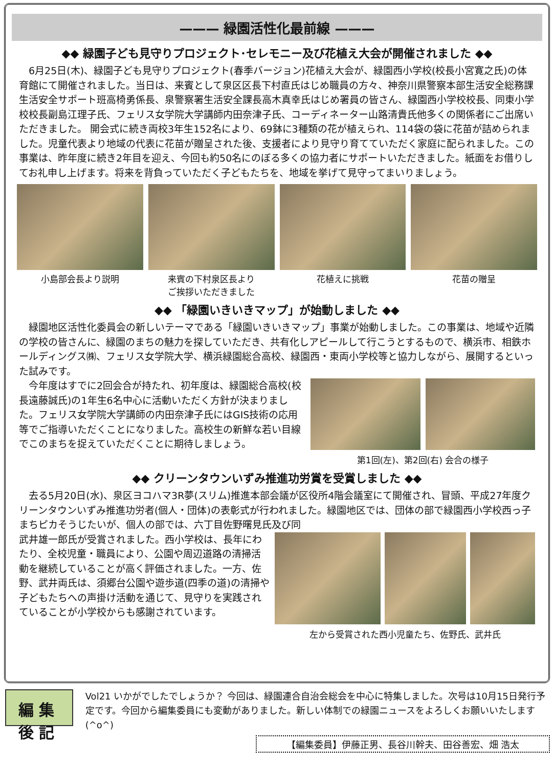——— 緑園活性化最前線 ———
◆◆ 緑園子ども見守りプロジェクト･セレモニー及び花植え大会が開催されました ◆◆
6月25日(木)、緑園子ども見守りプロジェクト(春季バージョン)花植え大会が、緑園西小学校(校長小宮寛之氏)の体育館にて開催されました。当日は、来賓として泉区区長下村直氏はじめ職員の方々、神奈川県警察本部生活安全総務課生活安全サポート班高椅勇係長、泉警察署生活安全課長高木真幸氏はじめ署員の皆さん、緑園西小学校校長、同東小学校校長副島江理子氏、フェリス女学院大学講師内田奈津子氏、コーディネーター山路清貴氏他多くの関係者にご出席いただきました。 開会式に続き両校3年生152名により、69鉢に3種類の花が植えられ、114袋の袋に花苗が詰められました。児童代表より地域の代表に花苗が贈呈された後、支援者により見守り育てていただく家庭に配られました。この事業は、昨年度に続き2年目を迎え、今回も約50名にのぼる多くの協力者にサポートいただきました。紙面をお借りしてお礼申し上げます。将来を背負っていただく子どもたちを、地域を挙げて見守ってまいりましょう。
小島部会長より説明 来賓の下村泉区長より
ご挨拶いただきました
花植えに挑戦 花苗の贈呈
◆◆ 「緑園いきいきマップ」が始動しました ◆◆
緑園地区活性化委員会の新しいテーマである「緑園いきいきマップ」事業が始動しました。この事業は、地域や近隣の学校の皆さんに、緑園のまちの魅力を探していただき、共有化しアピールして行こうとするもので、横浜市、相鉄ホールディングス㈱、フェリス女学院大学、横浜緑園総合高校、緑園西・東両小学校等と協力しながら、展開するといった試みです。
今年度はすでに2回会合が持たれ、初年度は、緑園総合高校(校長遠藤誠氏)の1年生6名中心に活動いただく方針が決まりました。フェリス女学院大学講師の内田奈津子氏にはGIS技術の応用等でご指導いただくことになりました。高校生の新鮮な若い目線でこのまちを捉えていただくことに期待しましょう。
第1回(左)、第2回(右) 会合の様子
◆◆ クリーンタウンいずみ推進功労賞を受賞しました ◆◆
去る5月20日(水)、泉区ヨコハマ3R夢(スリム)推進本部会議が区役所4階会議室にて開催され、冒頭、平成27年度クリーンタウンいずみ推進功労者(個人・団体)の表彰式が行われました。緑園地区では、団体の部で緑園西小学校西っ子まちピカそうじたいが、個人の部では、六丁目佐野曙見氏及び同
武井雄一郎氏が受賞されました。西小学校は、長年にわたり、全校児童・職員により、公園や周辺道路の清掃活動を継続していることが高く評価されました。一方、佐野、武井両氏は、須郷台公園や遊歩道(四季の道)の清掃や子どもたちへの声掛け活動を通じて、見守りを実践されていることが小学校からも感謝されています。
左から受賞された西小児童たち、佐野氏、武井氏
編集後記
Vol21 いかがでしたでしょうか？ 今回は、緑園連合自治会総会を中心に特集しました。次号は10月15日発行予定です。今回から編集委員にも変動がありました。新しい体制での緑園ニュースをよろしくお願いいたします (^o^)
【編集委員】伊藤正男、長谷川幹夫、田谷善宏、畑 浩太